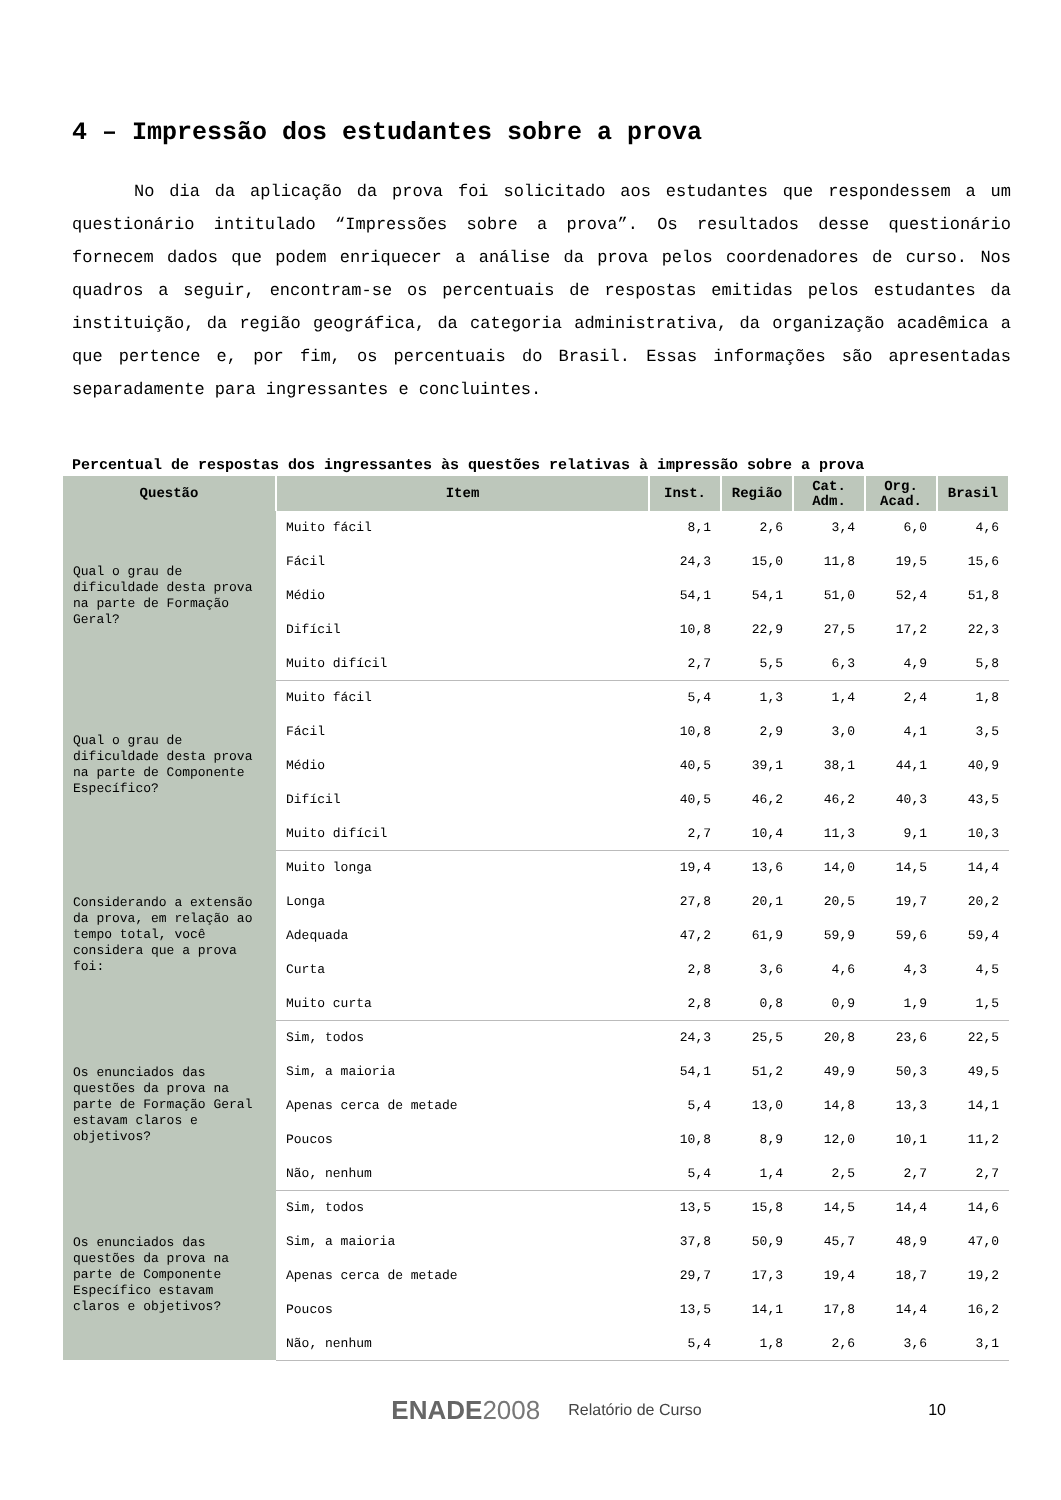4 – Impressão dos estudantes sobre a prova
No dia da aplicação da prova foi solicitado aos estudantes que respondessem a um questionário intitulado “Impressões sobre a prova”. Os resultados desse questionário fornecem dados que podem enriquecer a análise da prova pelos coordenadores de curso. Nos quadros a seguir, encontram-se os percentuais de respostas emitidas pelos estudantes da instituição, da região geográfica, da categoria administrativa, da organização acadêmica a que pertence e, por fim, os percentuais do Brasil. Essas informações são apresentadas separadamente para ingressantes e concluintes.
Percentual de respostas dos ingressantes às questões relativas à impressão sobre a prova
| Questão | Item | Inst. | Região | Cat. Adm. | Org. Acad. | Brasil |
| --- | --- | --- | --- | --- | --- | --- |
| Qual o grau de dificuldade desta prova na parte de Formação Geral? | Muito fácil | 8,1 | 2,6 | 3,4 | 6,0 | 4,6 |
| | Fácil | 24,3 | 15,0 | 11,8 | 19,5 | 15,6 |
| | Médio | 54,1 | 54,1 | 51,0 | 52,4 | 51,8 |
| | Difícil | 10,8 | 22,9 | 27,5 | 17,2 | 22,3 |
| | Muito difícil | 2,7 | 5,5 | 6,3 | 4,9 | 5,8 |
| Qual o grau de dificuldade desta prova na parte de Componente Específico? | Muito fácil | 5,4 | 1,3 | 1,4 | 2,4 | 1,8 |
| | Fácil | 10,8 | 2,9 | 3,0 | 4,1 | 3,5 |
| | Médio | 40,5 | 39,1 | 38,1 | 44,1 | 40,9 |
| | Difícil | 40,5 | 46,2 | 46,2 | 40,3 | 43,5 |
| | Muito difícil | 2,7 | 10,4 | 11,3 | 9,1 | 10,3 |
| Considerando a extensão da prova, em relação ao tempo total, você considera que a prova foi: | Muito longa | 19,4 | 13,6 | 14,0 | 14,5 | 14,4 |
| | Longa | 27,8 | 20,1 | 20,5 | 19,7 | 20,2 |
| | Adequada | 47,2 | 61,9 | 59,9 | 59,6 | 59,4 |
| | Curta | 2,8 | 3,6 | 4,6 | 4,3 | 4,5 |
| | Muito curta | 2,8 | 0,8 | 0,9 | 1,9 | 1,5 |
| Os enunciados das questões da prova na parte de Formação Geral estavam claros e objetivos? | Sim, todos | 24,3 | 25,5 | 20,8 | 23,6 | 22,5 |
| | Sim, a maioria | 54,1 | 51,2 | 49,9 | 50,3 | 49,5 |
| | Apenas cerca de metade | 5,4 | 13,0 | 14,8 | 13,3 | 14,1 |
| | Poucos | 10,8 | 8,9 | 12,0 | 10,1 | 11,2 |
| | Não, nenhum | 5,4 | 1,4 | 2,5 | 2,7 | 2,7 |
| Os enunciados das questões da prova na parte de Componente Específico estavam claros e objetivos? | Sim, todos | 13,5 | 15,8 | 14,5 | 14,4 | 14,6 |
| | Sim, a maioria | 37,8 | 50,9 | 45,7 | 48,9 | 47,0 |
| | Apenas cerca de metade | 29,7 | 17,3 | 19,4 | 18,7 | 19,2 |
| | Poucos | 13,5 | 14,1 | 17,8 | 14,4 | 16,2 |
| | Não, nenhum | 5,4 | 1,8 | 2,6 | 3,6 | 3,1 |
ENADE 2008 Relatório de Curso 10